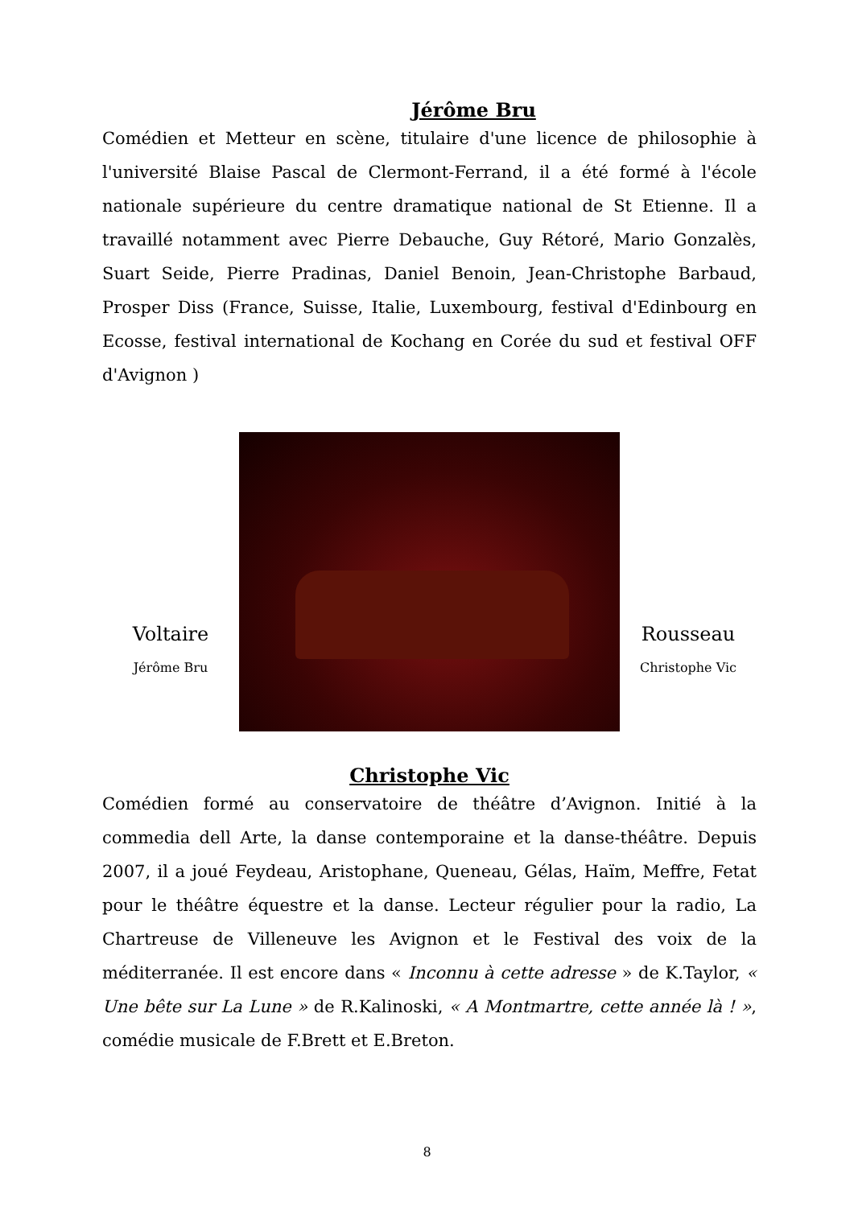Jérôme Bru
Comédien et Metteur en scène, titulaire d'une licence de philosophie à l'université Blaise Pascal de Clermont-Ferrand, il a été formé à l'école nationale supérieure du centre dramatique national de St Etienne. Il a travaillé notamment avec Pierre Debauche, Guy Rétoré, Mario Gonzalès, Suart Seide, Pierre Pradinas, Daniel Benoin, Jean-Christophe Barbaud, Prosper Diss (France, Suisse, Italie, Luxembourg, festival d'Edinbourg en Ecosse, festival international de Kochang en Corée du sud et festival OFF d'Avignon )
Voltaire
Jérôme Bru
Rousseau
Christophe Vic
Christophe Vic
Comédien formé au conservatoire de théâtre d’Avignon. Initié à la commedia dell Arte, la danse contemporaine et la danse-théâtre. Depuis 2007, il a joué Feydeau, Aristophane, Queneau, Gélas, Haïm, Meffre, Fetat pour le théâtre équestre et la danse. Lecteur régulier pour la radio, La Chartreuse de Villeneuve les Avignon et le Festival des voix de la méditerranée. Il est encore dans « Inconnu à cette adresse » de K.Taylor, « Une bête sur La Lune » de R.Kalinoski, « A Montmartre, cette année là ! », comédie musicale de F.Brett et E.Breton.
8